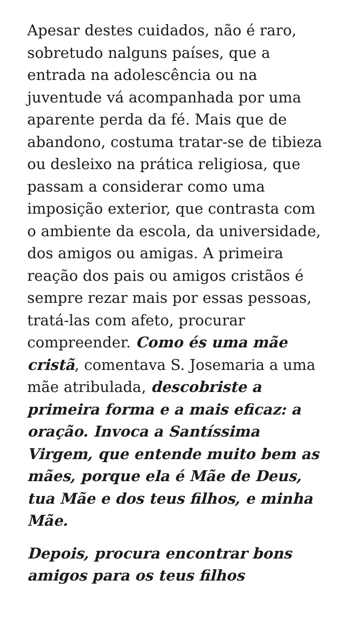Apesar destes cuidados, não é raro, sobretudo nalguns países, que a entrada na adolescência ou na juventude vá acompanhada por uma aparente perda da fé. Mais que de abandono, costuma tratar-se de tibieza ou desleixo na prática religiosa, que passam a considerar como uma imposição exterior, que contrasta com o ambiente da escola, da universidade, dos amigos ou amigas. A primeira reação dos pais ou amigos cristãos é sempre rezar mais por essas pessoas, tratá-las com afeto, procurar compreender. Como és uma mãe cristã, comentava S. Josemaria a uma mãe atribulada, descobriste a primeira forma e a mais eficaz: a oração. Invoca a Santíssima Virgem, que entende muito bem as mães, porque ela é Mãe de Deus, tua Mãe e dos teus filhos, e minha Mãe.
Depois, procura encontrar bons amigos para os teus filhos